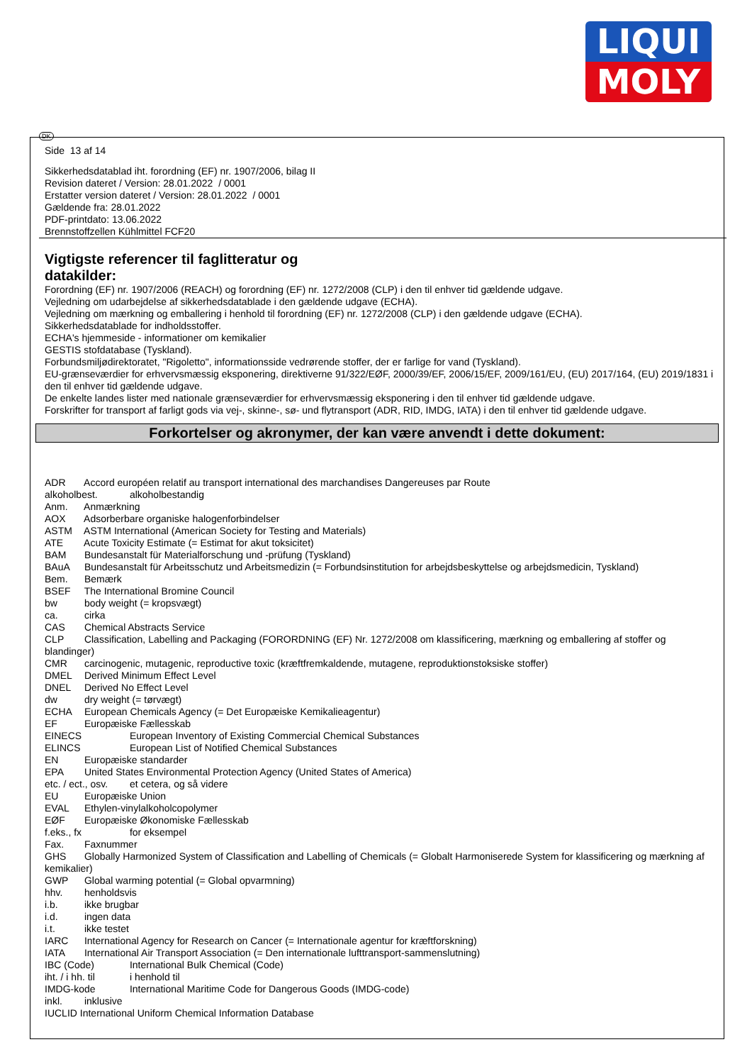LIQUI
MOLY
DK
Side 13 af 14
Sikkerhedsdatablad iht. forordning (EF) nr. 1907/2006, bilag II
Revision dateret / Version: 28.01.2022 / 0001
Erstatter version dateret / Version: 28.01.2022 / 0001
Gældende fra: 28.01.2022
PDF-printdato: 13.06.2022
Brennstoffzellen Kühlmittel FCF20
Vigtigste referencer til faglitteratur og
datakilder:
Forordning (EF) nr. 1907/2006 (REACH) og forordning (EF) nr. 1272/2008 (CLP) i den til enhver tid gældende udgave.
Vejledning om udarbejdelse af sikkerhedsdatablade i den gældende udgave (ECHA).
Vejledning om mærkning og emballering i henhold til forordning (EF) nr. 1272/2008 (CLP) i den gældende udgave (ECHA).
Sikkerhedsdatablade for indholdsstoffer.
ECHA's hjemmeside - informationer om kemikalier
GESTIS stofdatabase (Tyskland).
Forbundsmiljødirektoratet, "Rigoletto", informationsside vedrørende stoffer, der er farlige for vand (Tyskland).
EU-grænseværdier for erhvervsmæssig eksponering, direktiverne 91/322/EØF, 2000/39/EF, 2006/15/EF, 2009/161/EU, (EU) 2017/164, (EU) 2019/1831 i den til enhver tid gældende udgave.
De enkelte landes lister med nationale grænseværdier for erhvervsmæssig eksponering i den til enhver tid gældende udgave.
Forskrifter for transport af farligt gods via vej-, skinne-, sø- und flytransport (ADR, RID, IMDG, IATA) i den til enhver tid gældende udgave.
Forkortelser og akronymer, der kan være anvendt i dette dokument:
ADR Accord européen relatif au transport international des marchandises Dangereuses par Route
alkoholbest. alkoholbestandig
Anm. Anmærkning
AOX Adsorberbare organiske halogenforbindelser
ASTM ASTM International (American Society for Testing and Materials)
ATE Acute Toxicity Estimate (= Estimat for akut toksicitet)
BAM Bundesanstalt für Materialforschung und -prüfung (Tyskland)
BAuA Bundesanstalt für Arbeitsschutz und Arbeitsmedizin (= Forbundsinstitution for arbejdsbeskyttelse og arbejdsmedicin, Tyskland)
Bem. Bemærk
BSEF The International Bromine Council
bw body weight (= kropsvægt)
ca. cirka
CAS Chemical Abstracts Service
CLP Classification, Labelling and Packaging (FORORDNING (EF) Nr. 1272/2008 om klassificering, mærkning og emballering af stoffer og blandinger)
CMR carcinogenic, mutagenic, reproductive toxic (kræftfremkaldende, mutagene, reproduktionstoksiske stoffer)
DMEL Derived Minimum Effect Level
DNEL Derived No Effect Level
dw dry weight (= tørvægt)
ECHA European Chemicals Agency (= Det Europæiske Kemikalieagentur)
EF Europæiske Fællesskab
EINECS European Inventory of Existing Commercial Chemical Substances
ELINCS European List of Notified Chemical Substances
EN Europæiske standarder
EPA United States Environmental Protection Agency (United States of America)
etc. / ect., osv. et cetera, og så videre
EU Europæiske Union
EVAL Ethylen-vinylalkoholcopolymer
EØF Europæiske Økonomiske Fællesskab
f.eks., fx for eksempel
Fax. Faxnummer
GHS Globally Harmonized System of Classification and Labelling of Chemicals (= Globalt Harmoniserede System for klassificering og mærkning af kemikalier)
GWP Global warming potential (= Global opvarmning)
hhv. henholdsvis
i.b. ikke brugbar
i.d. ingen data
i.t. ikke testet
IARC International Agency for Research on Cancer (= Internationale agentur for kræftforskning)
IATA International Air Transport Association (= Den internationale lufttransport-sammenslutning)
IBC (Code) International Bulk Chemical (Code)
iht. / i hh. til i henhold til
IMDG-kode International Maritime Code for Dangerous Goods (IMDG-code)
inkl. inklusive
IUCLID International Uniform Chemical Information Database